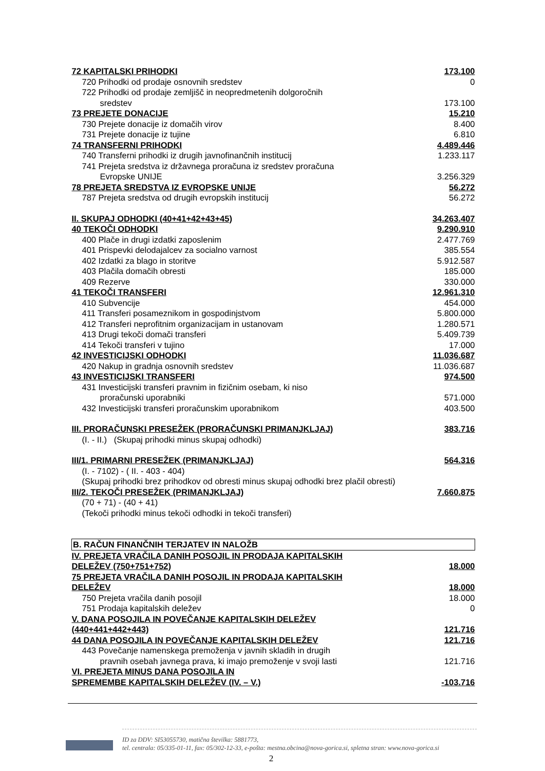| 72 KAPITALSKI PRIHODKI | 173.100 |
| 720 Prihodki od prodaje osnovnih sredstev | 0 |
| 722 Prihodki od prodaje zemljišč in neopredmetenih dolgoročnih | |
| sredstev | 173.100 |
| 73 PREJETE DONACIJE | 15.210 |
| 730 Prejete donacije iz domačih virov | 8.400 |
| 731 Prejete donacije iz tujine | 6.810 |
| 74 TRANSFERNI PRIHODKI | 4.489.446 |
| 740 Transferni prihodki iz drugih javnofinančnih institucij | 1.233.117 |
| 741 Prejeta sredstva iz državnega proračuna iz sredstev proračuna | |
| Evropske UNIJE | 3.256.329 |
| 78 PREJETA SREDSTVA IZ EVROPSKE UNIJE | 56.272 |
| 787 Prejeta sredstva od drugih evropskih institucij | 56.272 |
| II. SKUPAJ ODHODKI (40+41+42+43+45) | 34.263.407 |
| 40 TEKOČI ODHODKI | 9.290.910 |
| 400 Plače in drugi izdatki zaposlenim | 2.477.769 |
| 401 Prispevki delodajalcev za socialno varnost | 385.554 |
| 402 Izdatki za blago in storitve | 5.912.587 |
| 403 Plačila domačih obresti | 185.000 |
| 409 Rezerve | 330.000 |
| 41 TEKOČI TRANSFERI | 12.961.310 |
| 410 Subvencije | 454.000 |
| 411 Transferi posameznikom in gospodinjstvom | 5.800.000 |
| 412 Transferi neprofitnim organizacijam in ustanovam | 1.280.571 |
| 413 Drugi tekoči domači transferi | 5.409.739 |
| 414 Tekoči transferi v tujino | 17.000 |
| 42 INVESTICIJSKI ODHODKI | 11.036.687 |
| 420 Nakup in gradnja osnovnih sredstev | 11.036.687 |
| 43 INVESTICIJSKI TRANSFERI | 974.500 |
| 431 Investicijski transferi pravnim in fizičnim osebam, ki niso | |
| proračunski uporabniki | 571.000 |
| 432 Investicijski transferi proračunskim uporabnikom | 403.500 |
| III. PRORAČUNSKI PRESEŽEK (PRORAČUNSKI PRIMANJKLJAJ) | 383.716 |
| (I. - II.) (Skupaj prihodki minus skupaj odhodki) | |
| III/1. PRIMARNI PRESEŽEK (PRIMANJKLJAJ) | 564.316 |
| (I. - 7102) - ( II. - 403 - 404) | |
| (Skupaj prihodki brez prihodkov od obresti minus skupaj odhodki brez plačil obresti) | |
| III/2. TEKOČI PRESEŽEK (PRIMANJKLJAJ) | 7.660.875 |
| (70 + 71) - (40 + 41) | |
| (Tekoči prihodki minus tekoči odhodki in tekoči transferi) | |
| B. RAČUN FINANČNIH TERJATEV IN NALOŽB | |
| IV. PREJETA VRAČILA DANIH POSOJIL IN PRODAJA KAPITALSKIH DELEŽEV (750+751+752) | 18.000 |
| 75 PREJETA VRAČILA DANIH POSOJIL IN PRODAJA KAPITALSKIH DELEŽEV | 18.000 |
| 750 Prejeta vračila danih posojil | 18.000 |
| 751 Prodaja kapitalskih deležev | 0 |
| V. DANA POSOJILA IN POVEČANJE KAPITALSKIH DELEŽEV (440+441+442+443) | 121.716 |
| 44 DANA POSOJILA IN POVEČANJE KAPITALSKIH DELEŽEV | 121.716 |
| 443 Povečanje namenskega premoženja v javnih skladih in drugih pravnih osebah javnega prava, ki imajo premoženje v svoji lasti | 121.716 |
| VI. PREJETA MINUS DANA POSOJILA IN SPREMEMBE KAPITALSKIH DELEŽEV (IV. – V.) | -103.716 |
ID za DDV: SI53055730, matična številka: 5881773,
tel. centrala: 05/335-01-11, fax: 05/302-12-33, e-pošta: mestna.obcina@nova-gorica.si, spletna stran: www.nova-gorica.si
2